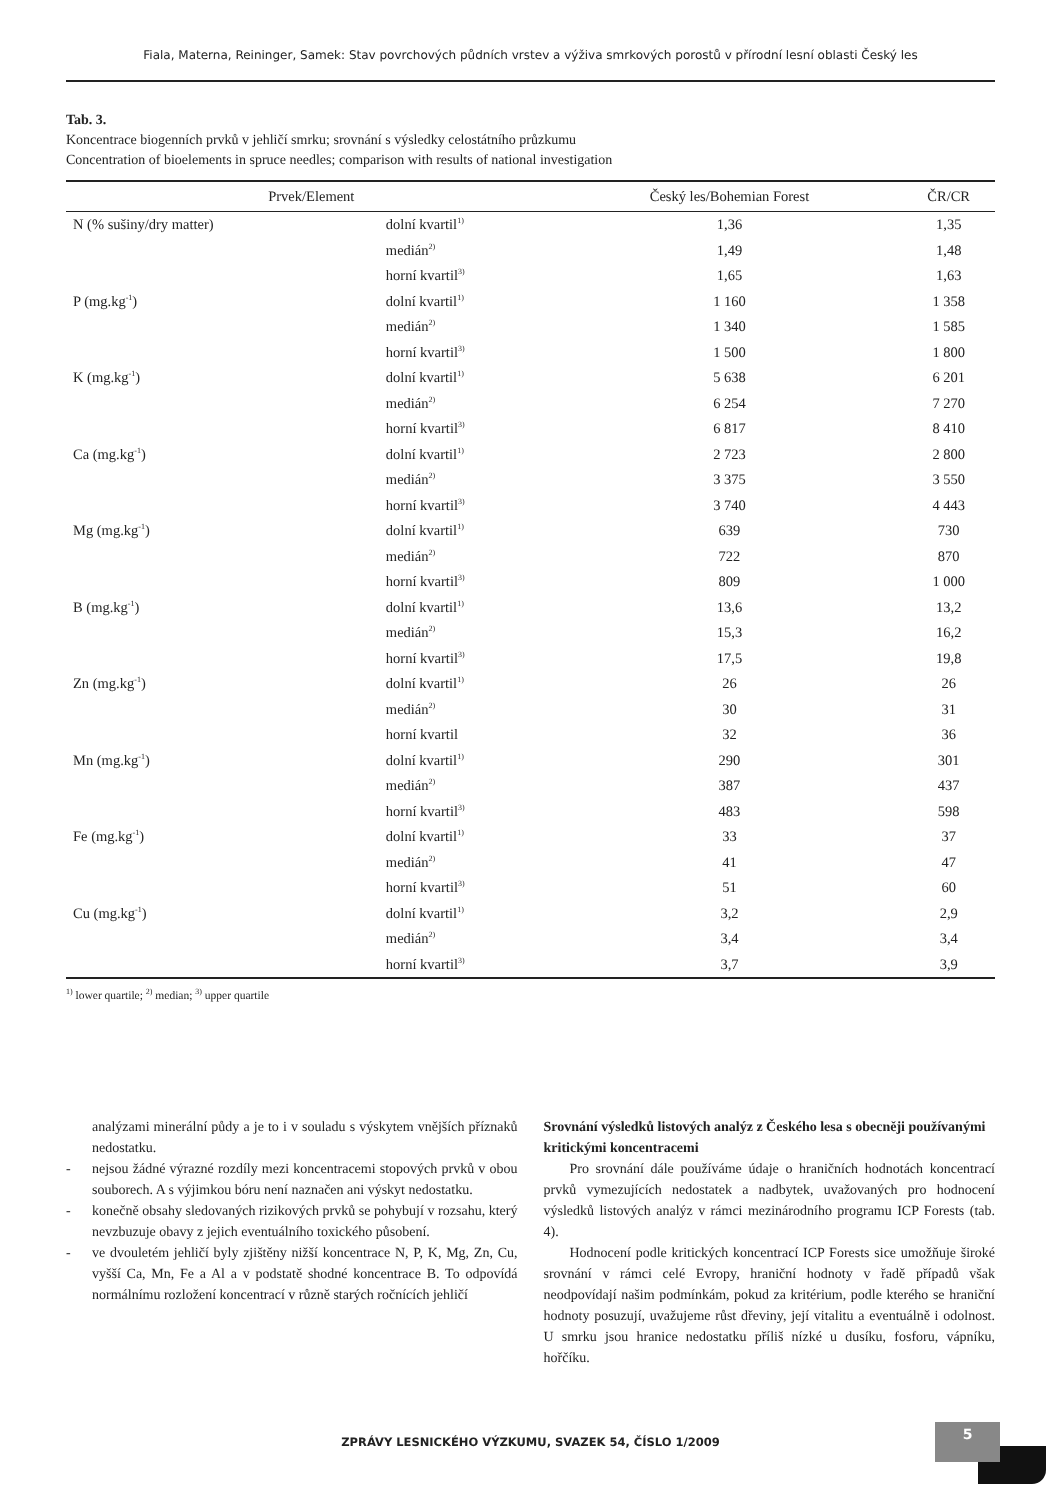Fiala, Materna, Reininger, Samek: Stav povrchových půdních vrstev a výživa smrkových porostů v přírodní lesní oblasti Český les
Tab. 3.
Koncentrace biogenních prvků v jehličí smrku; srovnání s výsledky celostátního průzkumu
Concentration of bioelements in spruce needles; comparison with results of national investigation
| Prvek/Element | | Český les/Bohemian Forest | ČR/CR |
| --- | --- | --- | --- |
| N (% sušiny/dry matter) | dolní kvartil<sup>1)</sup> | 1,36 | 1,35 |
| | medián<sup>2)</sup> | 1,49 | 1,48 |
| | horní kvartil<sup>3)</sup> | 1,65 | 1,63 |
| P (mg.kg<sup>-1</sup>) | dolní kvartil<sup>1)</sup> | 1 160 | 1 358 |
| | medián<sup>2)</sup> | 1 340 | 1 585 |
| | horní kvartil<sup>3)</sup> | 1 500 | 1 800 |
| K (mg.kg<sup>-1</sup>) | dolní kvartil<sup>1)</sup> | 5 638 | 6 201 |
| | medián<sup>2)</sup> | 6 254 | 7 270 |
| | horní kvartil<sup>3)</sup> | 6 817 | 8 410 |
| Ca (mg.kg<sup>-1</sup>) | dolní kvartil<sup>1)</sup> | 2 723 | 2 800 |
| | medián<sup>2)</sup> | 3 375 | 3 550 |
| | horní kvartil<sup>3)</sup> | 3 740 | 4 443 |
| Mg (mg.kg<sup>-1</sup>) | dolní kvartil<sup>1)</sup> | 639 | 730 |
| | medián<sup>2)</sup> | 722 | 870 |
| | horní kvartil<sup>3)</sup> | 809 | 1 000 |
| B (mg.kg<sup>-1</sup>) | dolní kvartil<sup>1)</sup> | 13,6 | 13,2 |
| | medián<sup>2)</sup> | 15,3 | 16,2 |
| | horní kvartil<sup>3)</sup> | 17,5 | 19,8 |
| Zn (mg.kg<sup>-1</sup>) | dolní kvartil<sup>1)</sup> | 26 | 26 |
| | medián<sup>2)</sup> | 30 | 31 |
| | horní kvartil | 32 | 36 |
| Mn (mg.kg<sup>-1</sup>) | dolní kvartil<sup>1)</sup> | 290 | 301 |
| | medián<sup>2)</sup> | 387 | 437 |
| | horní kvartil<sup>3)</sup> | 483 | 598 |
| Fe (mg.kg<sup>-1</sup>) | dolní kvartil<sup>1)</sup> | 33 | 37 |
| | medián<sup>2)</sup> | 41 | 47 |
| | horní kvartil<sup>3)</sup> | 51 | 60 |
| Cu (mg.kg<sup>-1</sup>) | dolní kvartil<sup>1)</sup> | 3,2 | 2,9 |
| | medián<sup>2)</sup> | 3,4 | 3,4 |
| | horní kvartil<sup>3)</sup> | 3,7 | 3,9 |
<sup>1)</sup> lower quartile; <sup>2)</sup> median; <sup>3)</sup> upper quartile
analýzami minerální půdy a je to i v souladu s výskytem vnějších příznaků nedostatku.
- nejsou žádné výrazné rozdíly mezi koncentracemi stopových prvků v obou souborech. A s výjimkou bóru není naznačen ani výskyt nedostatku.
- konečně obsahy sledovaných rizikových prvků se pohybují v rozsahu, který nevzbuzuje obavy z jejich eventuálního toxického působení.
- ve dvouletém jehličí byly zjištěny nižší koncentrace N, P, K, Mg, Zn, Cu, vyšší Ca, Mn, Fe a Al a v podstatě shodné koncentrace B. To odpovídá normálnímu rozložení koncentrací v různě starých ročnících jehličí
Srovnání výsledků listových analýz z Českého lesa s obecněji používanými kritickými koncentracemi
Pro srovnání dále používáme údaje o hraničních hodnotách koncentrací prvků vymezujících nedostatek a nadbytek, uvažovaných pro hodnocení výsledků listových analýz v rámci mezinárodního programu ICP Forests (tab. 4).
Hodnocení podle kritických koncentrací ICP Forests sice umožňuje široké srovnání v rámci celé Evropy, hraniční hodnoty v řadě případů však neodpovídají našim podmínkám, pokud za kritérium, podle kterého se hraniční hodnoty posuzují, uvažujeme růst dřeviny, její vitalitu a eventuálně i odolnost. U smrku jsou hranice nedostatku příliš nízké u dusíku, fosforu, vápníku, hořčíku.
ZPRÁVY LESNICKÉHO VÝZKUMU, SVAZEK 54, ČÍSLO 1/2009
5